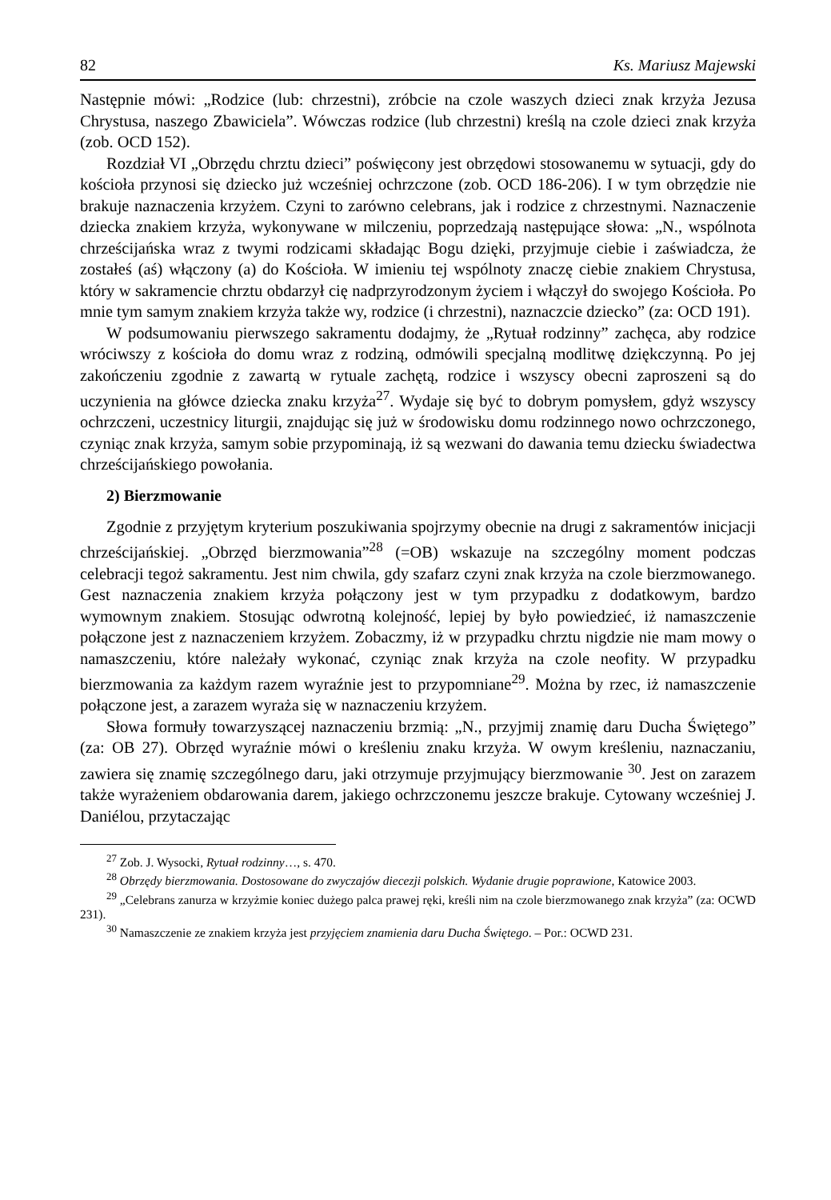82 Ks. Mariusz Majewski
Następnie mówi: „Rodzice (lub: chrzestni), zróbcie na czole waszych dzieci znak krzyża Jezusa Chrystusa, naszego Zbawiciela”. Wówczas rodzice (lub chrzestni) kreślą na czole dzieci znak krzyża (zob. OCD 152).
Rozdział VI „Obrzędu chrztu dzieci” poświęcony jest obrzędowi stosowanemu w sytuacji, gdy do kościoła przynosi się dziecko już wcześniej ochrzczone (zob. OCD 186-206). I w tym obrzędzie nie brakuje naznaczenia krzyżem. Czyni to zarówno celebrans, jak i rodzice z chrzestnymi. Naznaczenie dziecka znakiem krzyża, wykonywane w milczeniu, poprzedzają następujące słowa: „N., wspólnota chrześcijańska wraz z twymi rodzicami składając Bogu dzięki, przyjmuje ciebie i zaświadcza, że zostałeś (aś) włączony (a) do Kościoła. W imieniu tej wspólnoty znaczę ciebie znakiem Chrystusa, który w sakramencie chrztu obdarzył cię nadprzyrodzonym życiem i włączył do swojego Kościoła. Po mnie tym samym znakiem krzyża także wy, rodzice (i chrzestni), naznaczcie dziecko” (za: OCD 191).
W podsumowaniu pierwszego sakramentu dodajmy, że „Rytuał rodzinny” zachęca, aby rodzice wróciwszy z kościoła do domu wraz z rodziną, odmówili specjalną modlitwę dziękczynną. Po jej zakończeniu zgodnie z zawartą w rytuale zachętą, rodzice i wszyscy obecni zaproszeni są do uczynienia na główce dziecka znaku krzyża<sup>27</sup>. Wydaje się być to dobrym pomysłem, gdyż wszyscy ochrzczeni, uczestnicy liturgii, znajdując się już w środowisku domu rodzinnego nowo ochrzczonego, czyniąc znak krzyża, samym sobie przypominają, iż są wezwani do dawania temu dziecku świadectwa chrześcijańskiego powołania.
2) Bierzmowanie
Zgodnie z przyjętym kryterium poszukiwania spojrzymy obecnie na drugi z sakramentów inicjacji chrześcijańskiej. „Obrzęd bierzmowania”<sup>28</sup> (=OB) wskazuje na szczególny moment podczas celebracji tegoż sakramentu. Jest nim chwila, gdy szafarz czyni znak krzyża na czole bierzmowanego. Gest naznaczenia znakiem krzyża połączony jest w tym przypadku z dodatkowym, bardzo wymownym znakiem. Stosując odwrotną kolejność, lepiej by było powiedzieć, iż namaszczenie połączone jest z naznaczeniem krzyżem. Zobaczmy, iż w przypadku chrztu nigdzie nie mam mowy o namaszczeniu, które należały wykonać, czyniąc znak krzyża na czole neofity. W przypadku bierzmowania za każdym razem wyraźnie jest to przypomniane<sup>29</sup>. Można by rzec, iż namaszczenie połączone jest, a zarazem wyraża się w naznaczeniu krzyżem.
Słowa formuły towarzyszącej naznaczeniu brzmią: „N., przyjmij znamię daru Ducha Świętego” (za: OB 27). Obrzęd wyraźnie mówi o kreśleniu znaku krzyża. W owym kreśleniu, naznaczaniu, zawiera się znamię szczególnego daru, jaki otrzymuje przyjmujący bierzmowanie <sup>30</sup>. Jest on zarazem także wyrażeniem obdarowania darem, jakiego ochrzczonemu jeszcze brakuje. Cytowany wcześniej J. Daniélou, przytaczając
<sup>27</sup> Zob. J. Wysocki, Rytuał rodzinny…, s. 470.
<sup>28</sup> Obrzędy bierzmowania. Dostosowane do zwyczajów diecezji polskich. Wydanie drugie poprawione, Katowice 2003.
<sup>29</sup> „Celebrans zanurza w krzyżmie koniec dużego palca prawej ręki, kreśli nim na czole bierzmowanego znak krzyża” (za: OCWD 231).
<sup>30</sup> Namaszczenie ze znakiem krzyża jest przyjęciem znamienia daru Ducha Świętego. – Por.: OCWD 231.